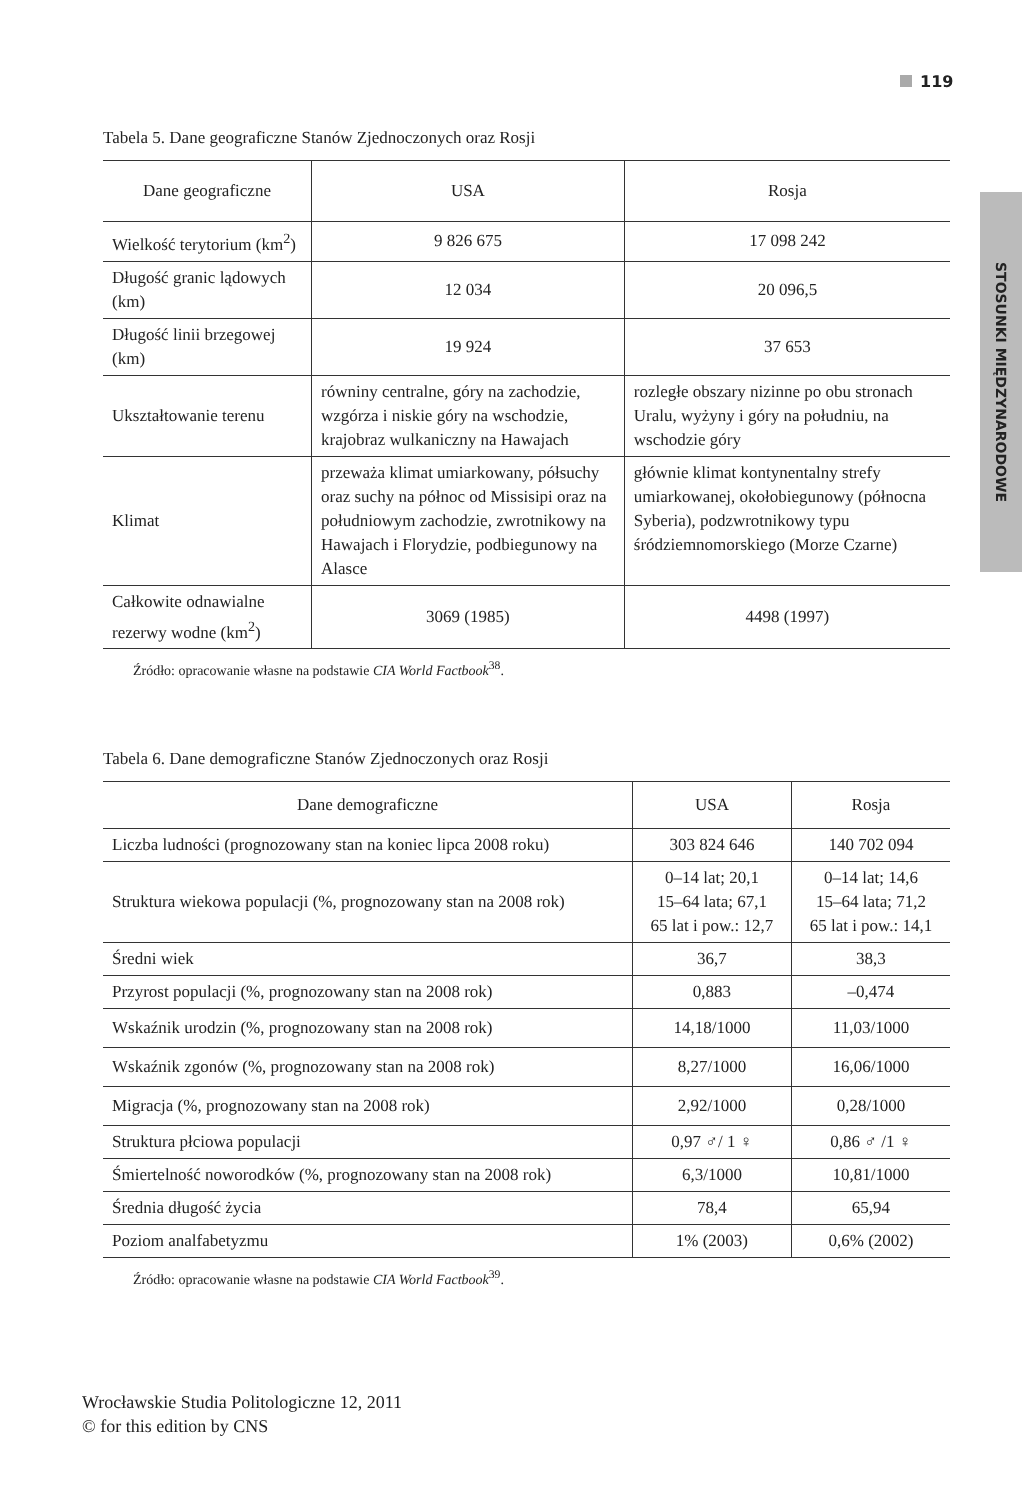119
STOSUNKI MIĘDZYNARODOWE
Tabela 5. Dane geograficzne Stanów Zjednoczonych oraz Rosji
| Dane geograficzne | USA | Rosja |
| --- | --- | --- |
| Wielkość terytorium (km<sup>2</sup>) | 9 826 675 | 17 098 242 |
| Długość granic lądowych (km) | 12 034 | 20 096,5 |
| Długość linii brzegowej (km) | 19 924 | 37 653 |
| Ukształtowanie terenu | równiny centralne, góry na zachodzie, wzgórza i niskie góry na wschodzie, krajobraz wulkaniczny na Hawajach | rozległe obszary nizinne po obu stronach Uralu, wyżyny i góry na południu, na wschodzie góry |
| Klimat | przeważa klimat umiarkowany, półsuchy oraz suchy na północ od Missisipi oraz na południowym zachodzie, zwrotnikowy na Hawajach i Florydzie, podbiegunowy na Alasce | głównie klimat kontynentalny strefy umiarkowanej, okołobiegunowy (północna Syberia), podzwrotnikowy typu śródziemnomorskiego (Morze Czarne) |
| Całkowite odnawialne rezerwy wodne (km<sup>2</sup>) | 3069 (1985) | 4498 (1997) |
Źródło: opracowanie własne na podstawie CIA World Factbook<sup>38</sup>.
Tabela 6. Dane demograficzne Stanów Zjednoczonych oraz Rosji
| Dane demograficzne | USA | Rosja |
| --- | --- | --- |
| Liczba ludności (prognozowany stan na koniec lipca 2008 roku) | 303 824 646 | 140 702 094 |
| Struktura wiekowa populacji (%, prognozowany stan na 2008 rok) | 0–14 lat; 20,1 15–64 lata; 67,1 65 lat i pow.: 12,7 | 0–14 lat; 14,6 15–64 lata; 71,2 65 lat i pow.: 14,1 |
| Średni wiek | 36,7 | 38,3 |
| Przyrost populacji (%, prognozowany stan na 2008 rok) | 0,883 | –0,474 |
| Wskaźnik urodzin (%, prognozowany stan na 2008 rok) | 14,18/1000 | 11,03/1000 |
| Wskaźnik zgonów (%, prognozowany stan na 2008 rok) | 8,27/1000 | 16,06/1000 |
| Migracja (%, prognozowany stan na 2008 rok) | 2,92/1000 | 0,28/1000 |
| Struktura płciowa populacji | 0,97 ♂/ 1 ♀ | 0,86 ♂ /1 ♀ |
| Śmiertelność noworodków (%, prognozowany stan na 2008 rok) | 6,3/1000 | 10,81/1000 |
| Średnia długość życia | 78,4 | 65,94 |
| Poziom analfabetyzmu | 1% (2003) | 0,6% (2002) |
Źródło: opracowanie własne na podstawie CIA World Factbook<sup>39</sup>.
Wrocławskie Studia Politologiczne 12, 2011
© for this edition by CNS